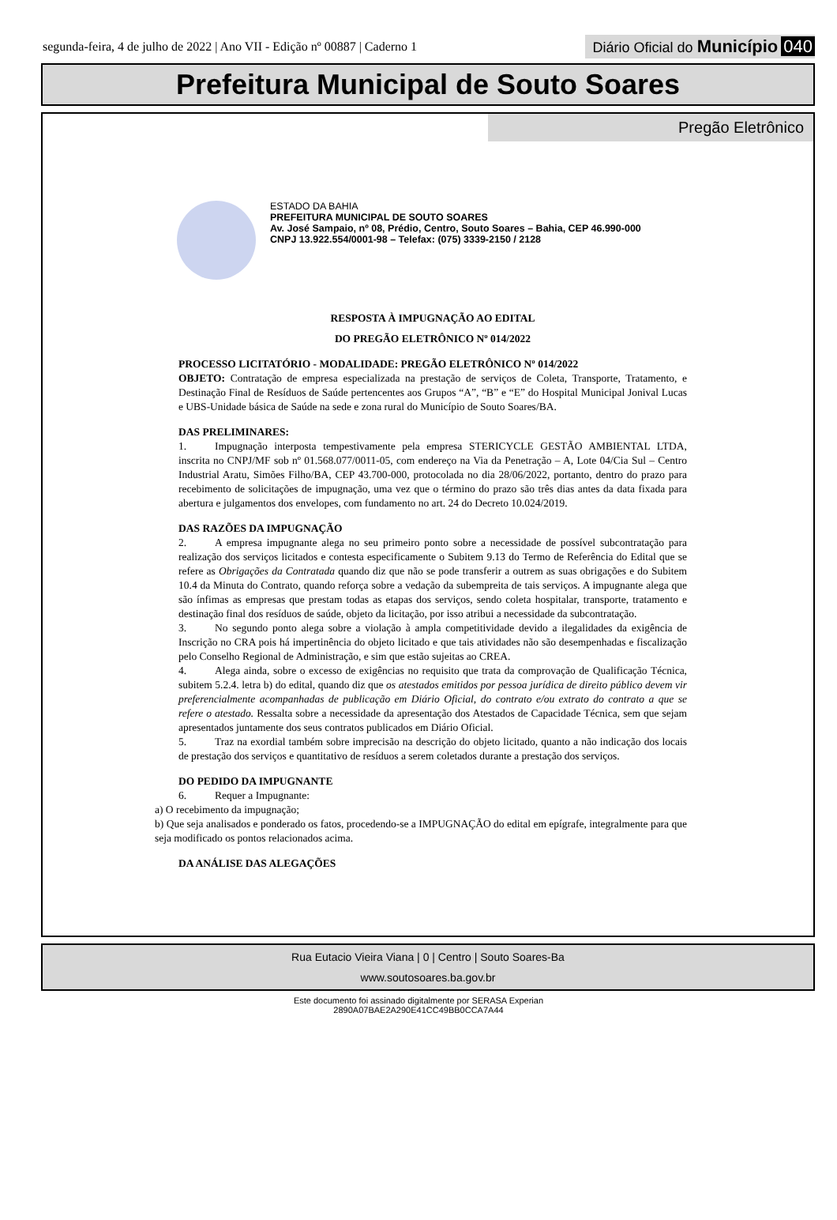segunda-feira, 4 de julho de 2022 | Ano VII - Edição nº 00887 | Caderno 1
Diário Oficial do Município 040
Prefeitura Municipal de Souto Soares
Pregão Eletrônico
ESTADO DA BAHIA
PREFEITURA MUNICIPAL DE SOUTO SOARES
Av. José Sampaio, nº 08, Prédio, Centro, Souto Soares – Bahia, CEP 46.990-000
CNPJ 13.922.554/0001-98 – Telefax: (075) 3339-2150 / 2128
RESPOSTA À IMPUGNAÇÃO AO EDITAL
DO PREGÃO ELETRÔNICO Nº 014/2022
PROCESSO LICITATÓRIO - MODALIDADE: PREGÃO ELETRÔNICO Nº 014/2022
OBJETO: Contratação de empresa especializada na prestação de serviços de Coleta, Transporte, Tratamento, e Destinação Final de Resíduos de Saúde pertencentes aos Grupos “A”, “B” e “E” do Hospital Municipal Jonival Lucas e UBS-Unidade básica de Saúde na sede e zona rural do Município de Souto Soares/BA.
DAS PRELIMINARES:
1. Impugnação interposta tempestivamente pela empresa STERICYCLE GESTÃO AMBIENTAL LTDA, inscrita no CNPJ/MF sob nº 01.568.077/0011-05, com endereço na Via da Penetração – A, Lote 04/Cia Sul – Centro Industrial Aratu, Simões Filho/BA, CEP 43.700-000, protocolada no dia 28/06/2022, portanto, dentro do prazo para recebimento de solicitações de impugnação, uma vez que o término do prazo são três dias antes da data fixada para abertura e julgamentos dos envelopes, com fundamento no art. 24 do Decreto 10.024/2019.
DAS RAZÕES DA IMPUGNAÇÃO
2. A empresa impugnante alega no seu primeiro ponto sobre a necessidade de possível subcontratação para realização dos serviços licitados e contesta especificamente o Subitem 9.13 do Termo de Referência do Edital que se refere as Obrigações da Contratada quando diz que não se pode transferir a outrem as suas obrigações e do Subitem 10.4 da Minuta do Contrato, quando reforça sobre a vedação da subempreita de tais serviços. A impugnante alega que são ínfimas as empresas que prestam todas as etapas dos serviços, sendo coleta hospitalar, transporte, tratamento e destinação final dos resíduos de saúde, objeto da licitação, por isso atribui a necessidade da subcontratação.
3. No segundo ponto alega sobre a violação à ampla competitividade devido a ilegalidades da exigência de Inscrição no CRA pois há impertinência do objeto licitado e que tais atividades não são desempenhadas e fiscalização pelo Conselho Regional de Administração, e sim que estão sujeitas ao CREA.
4. Alega ainda, sobre o excesso de exigências no requisito que trata da comprovação de Qualificação Técnica, subitem 5.2.4. letra b) do edital, quando diz que os atestados emitidos por pessoa jurídica de direito público devem vir preferencialmente acompanhadas de publicação em Diário Oficial, do contrato e/ou extrato do contrato a que se refere o atestado. Ressalta sobre a necessidade da apresentação dos Atestados de Capacidade Técnica, sem que sejam apresentados juntamente dos seus contratos publicados em Diário Oficial.
5. Traz na exordial também sobre imprecisão na descrição do objeto licitado, quanto a não indicação dos locais de prestação dos serviços e quantitativo de resíduos a serem coletados durante a prestação dos serviços.
DO PEDIDO DA IMPUGNANTE
6. Requer a Impugnante:
a) O recebimento da impugnação;
b) Que seja analisados e ponderado os fatos, procedendo-se a IMPUGNAÇÃO do edital em epígrafe, integralmente para que seja modificado os pontos relacionados acima.
DA ANÁLISE DAS ALEGAÇÕES
Rua Eutacio Vieira Viana | 0 | Centro | Souto Soares-Ba
www.soutosoares.ba.gov.br
Este documento foi assinado digitalmente por SERASA Experian
2890A07BAE2A290E41CC49BB0CCA7A44